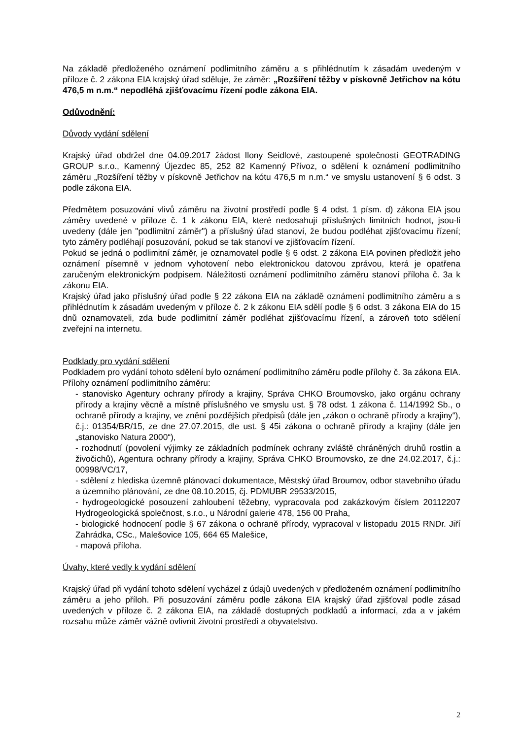Na základě předloženého oznámení podlimitního záměru a s přihlédnutím k zásadám uvedeným v příloze č. 2 zákona EIA krajský úřad sděluje, že záměr: „Rozšíření těžby v pískovně Jetřichov na kótu 476,5 m n.m.“ nepodléhá zjišťovacímu řízení podle zákona EIA.
Odůvodnění:
Důvody vydání sdělení
Krajský úřad obdržel dne 04.09.2017 žádost Ilony Seidlové, zastoupené společností GEOTRADING GROUP s.r.o., Kamenný Újezdec 85, 252 82 Kamenný Přívoz, o sdělení k oznámení podlimitního záměru „Rozšíření těžby v pískovně Jetřichov na kótu 476,5 m n.m.“ ve smyslu ustanovení § 6 odst. 3 podle zákona EIA.
Předmětem posuzování vlivů záměru na životní prostředí podle § 4 odst. 1 písm. d) zákona EIA jsou záměry uvedené v příloze č. 1 k zákonu EIA, které nedosahují příslušných limitních hodnot, jsou-li uvedeny (dále jen "podlimitní záměr") a příslušný úřad stanoví, že budou podléhat zjišťovacímu řízení; tyto záměry podléhají posuzování, pokud se tak stanoví ve zjišťovacím řízení.
Pokud se jedná o podlimitní záměr, je oznamovatel podle § 6 odst. 2 zákona EIA povinen předložit jeho oznámení písemně v jednom vyhotovení nebo elektronickou datovou zprávou, která je opatřena zaručeným elektronickým podpisem. Náležitosti oznámení podlimitního záměru stanoví příloha č. 3a k zákonu EIA.
Krajský úřad jako příslušný úřad podle § 22 zákona EIA na základě oznámení podlimitního záměru a s přihlédnutím k zásadám uvedeným v příloze č. 2 k zákonu EIA sdělí podle § 6 odst. 3 zákona EIA do 15 dnů oznamovateli, zda bude podlimitní záměr podléhat zjišťovacímu řízení, a zároveň toto sdělení zveřejní na internetu.
Podklady pro vydání sdělení
Podkladem pro vydání tohoto sdělení bylo oznámení podlimitního záměru podle přílohy č. 3a zákona EIA.
Přílohy oznámení podlimitního záměru:
- stanovisko Agentury ochrany přírody a krajiny, Správa CHKO Broumovsko, jako orgánu ochrany přírody a krajiny věcně a místně příslušného ve smyslu ust. § 78 odst. 1 zákona č. 114/1992 Sb., o ochraně přírody a krajiny, ve znění pozdějších předpisů (dále jen „zákon o ochraně přírody a krajiny“), č.j.: 01354/BR/15, ze dne 27.07.2015, dle ust. § 45i zákona o ochraně přírody a krajiny (dále jen „stanovisko Natura 2000“),
- rozhodnutí (povolení výjimky ze základních podmínek ochrany zvláště chráněných druhů rostlin a živočichů), Agentura ochrany přírody a krajiny, Správa CHKO Broumovsko, ze dne 24.02.2017, č.j.: 00998/VC/17,
- sdělení z hlediska územně plánovací dokumentace, Městský úřad Broumov, odbor stavebního úřadu a územního plánování, ze dne 08.10.2015, čj. PDMUBR 29533/2015,
- hydrogeologické posouzení zahloubení těžebny, vypracovala pod zakázkovým číslem 20112207 Hydrogeologická společnost, s.r.o., u Národní galerie 478, 156 00 Praha,
- biologické hodnocení podle § 67 zákona o ochraně přírody, vypracoval v listopadu 2015 RNDr. Jiří Zahrádka, CSc., Malešovice 105, 664 65 Malešice,
- mapová příloha.
Úvahy, které vedly k vydání sdělení
Krajský úřad při vydání tohoto sdělení vycházel z údajů uvedených v předloženém oznámení podlimitního záměru a jeho příloh. Při posuzování záměru podle zákona EIA krajský úřad zjišťoval podle zásad uvedených v příloze č. 2 zákona EIA, na základě dostupných podkladů a informací, zda a v jakém rozsahu může záměr vážně ovlivnit životní prostředí a obyvatelstvo.
2